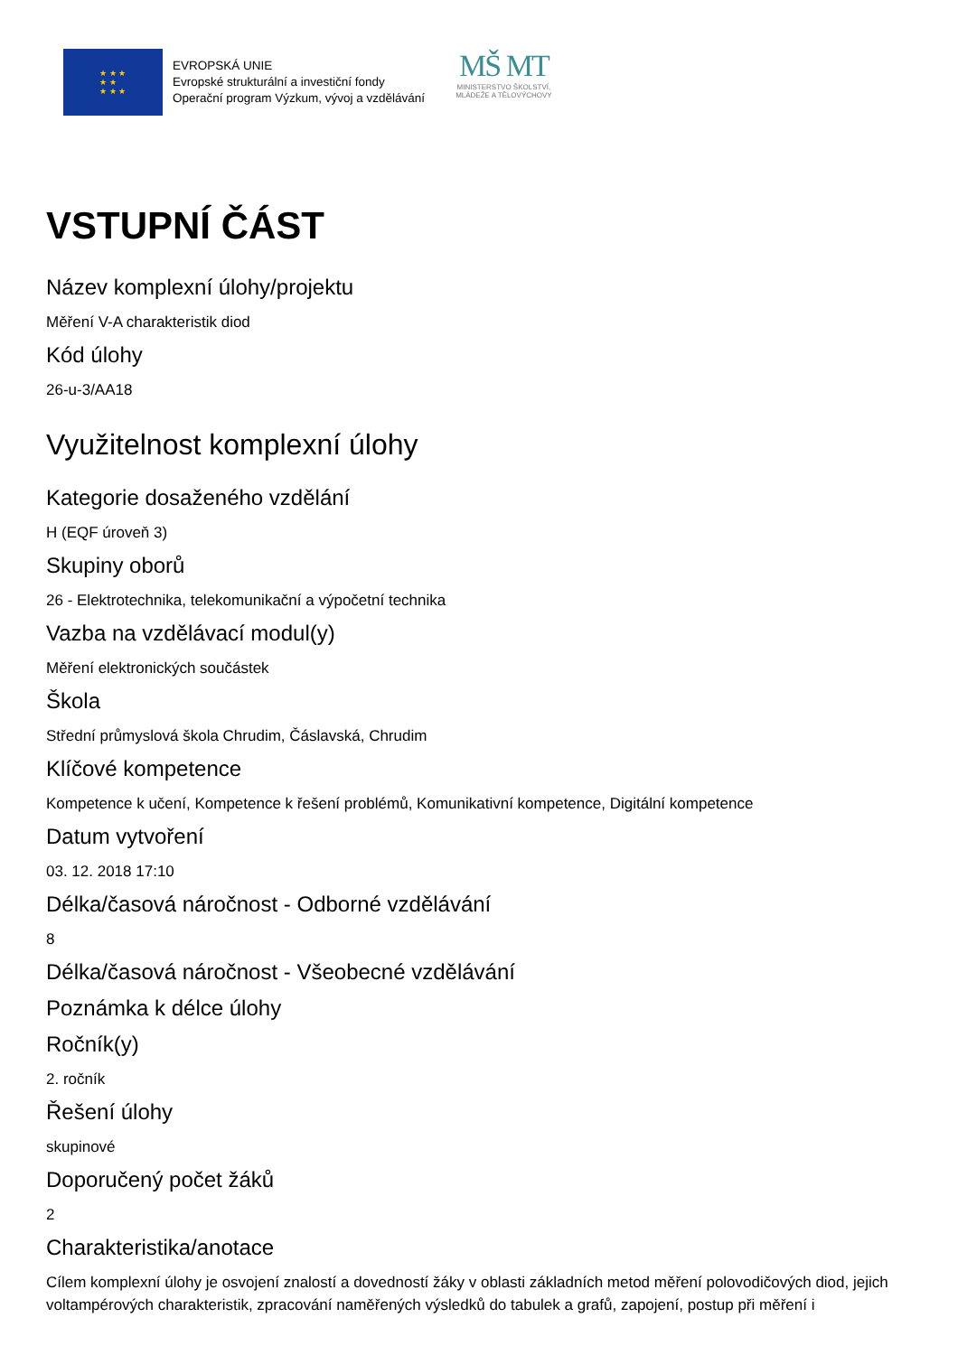★ ★ ★
★ ★
★ ★ ★
EVROPSKÁ UNIE
Evropské strukturální a investiční fondy
Operační program Výzkum, vývoj a vzdělávání
MŠ MT
MINISTERSTVO ŠKOLSTVÍ,
MLÁDEŽE A TĚLOVÝCHOVY
VSTUPNÍ ČÁST
Název komplexní úlohy/projektu
Měření V-A charakteristik diod
Kód úlohy
26-u-3/AA18
Využitelnost komplexní úlohy
Kategorie dosaženého vzdělání
H (EQF úroveň 3)
Skupiny oborů
26 - Elektrotechnika, telekomunikační a výpočetní technika
Vazba na vzdělávací modul(y)
Měření elektronických součástek
Škola
Střední průmyslová škola Chrudim, Čáslavská, Chrudim
Klíčové kompetence
Kompetence k učení, Kompetence k řešení problémů, Komunikativní kompetence, Digitální kompetence
Datum vytvoření
03. 12. 2018 17:10
Délka/časová náročnost - Odborné vzdělávání
8
Délka/časová náročnost - Všeobecné vzdělávání
Poznámka k délce úlohy
Ročník(y)
2. ročník
Řešení úlohy
skupinové
Doporučený počet žáků
2
Charakteristika/anotace
Cílem komplexní úlohy je osvojení znalostí a dovedností žáky v oblasti základních metod měření polovodičových diod, jejich voltampérových charakteristik, zpracování naměřených výsledků do tabulek a grafů, zapojení, postup při měření i